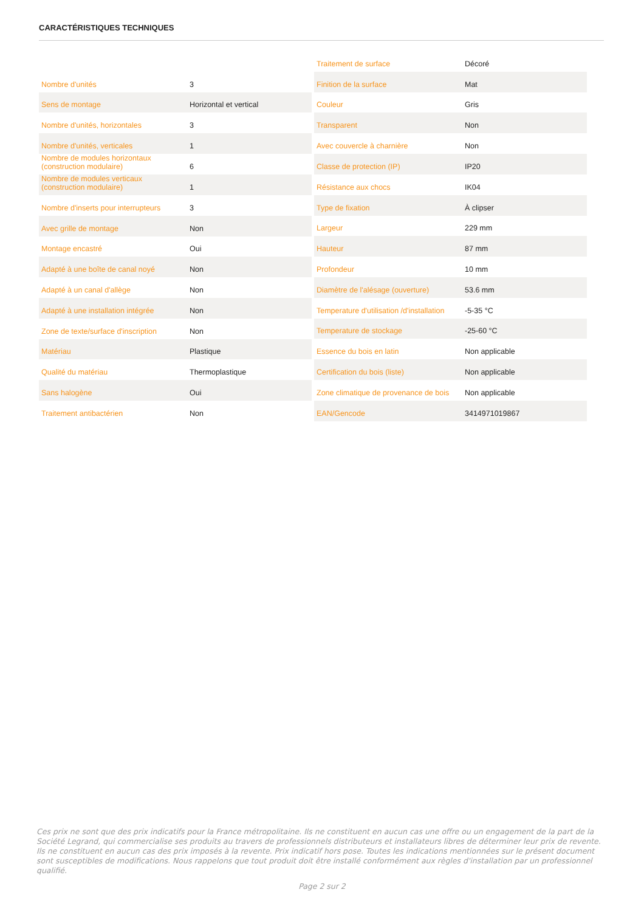CARACTÉRISTIQUES TECHNIQUES
| Nombre d'unités | 3 |
| Sens de montage | Horizontal et vertical |
| Nombre d'unités, horizontales | 3 |
| Nombre d'unités, verticales | 1 |
| Nombre de modules horizontaux (construction modulaire) | 6 |
| Nombre de modules verticaux (construction modulaire) | 1 |
| Nombre d'inserts pour interrupteurs | 3 |
| Avec grille de montage | Non |
| Montage encastré | Oui |
| Adapté à une boîte de canal noyé | Non |
| Adapté à un canal d'allège | Non |
| Adapté à une installation intégrée | Non |
| Zone de texte/surface d'inscription | Non |
| Matériau | Plastique |
| Qualité du matériau | Thermoplastique |
| Sans halogène | Oui |
| Traitement antibactérien | Non |
| Traitement de surface | Décoré |
| Finition de la surface | Mat |
| Couleur | Gris |
| Transparent | Non |
| Avec couvercle à charnière | Non |
| Classe de protection (IP) | IP20 |
| Résistance aux chocs | IK04 |
| Type de fixation | À clipser |
| Largeur | 229 mm |
| Hauteur | 87 mm |
| Profondeur | 10 mm |
| Diamètre de l'alésage (ouverture) | 53.6 mm |
| Temperature d'utilisation /d'installation | -5-35 °C |
| Temperature de stockage | -25-60 °C |
| Essence du bois en latin | Non applicable |
| Certification du bois (liste) | Non applicable |
| Zone climatique de provenance de bois | Non applicable |
| EAN/Gencode | 3414971019867 |
Ces prix ne sont que des prix indicatifs pour la France métropolitaine. Ils ne constituent en aucun cas une offre ou un engagement de la part de la Société Legrand, qui commercialise ses produits au travers de professionnels distributeurs et installateurs libres de déterminer leur prix de revente. Ils ne constituent en aucun cas des prix imposés à la revente. Prix indicatif hors pose. Toutes les indications mentionnées sur le présent document sont susceptibles de modifications. Nous rappelons que tout produit doit être installé conformément aux règles d'installation par un professionnel qualifié.
Page 2 sur 2